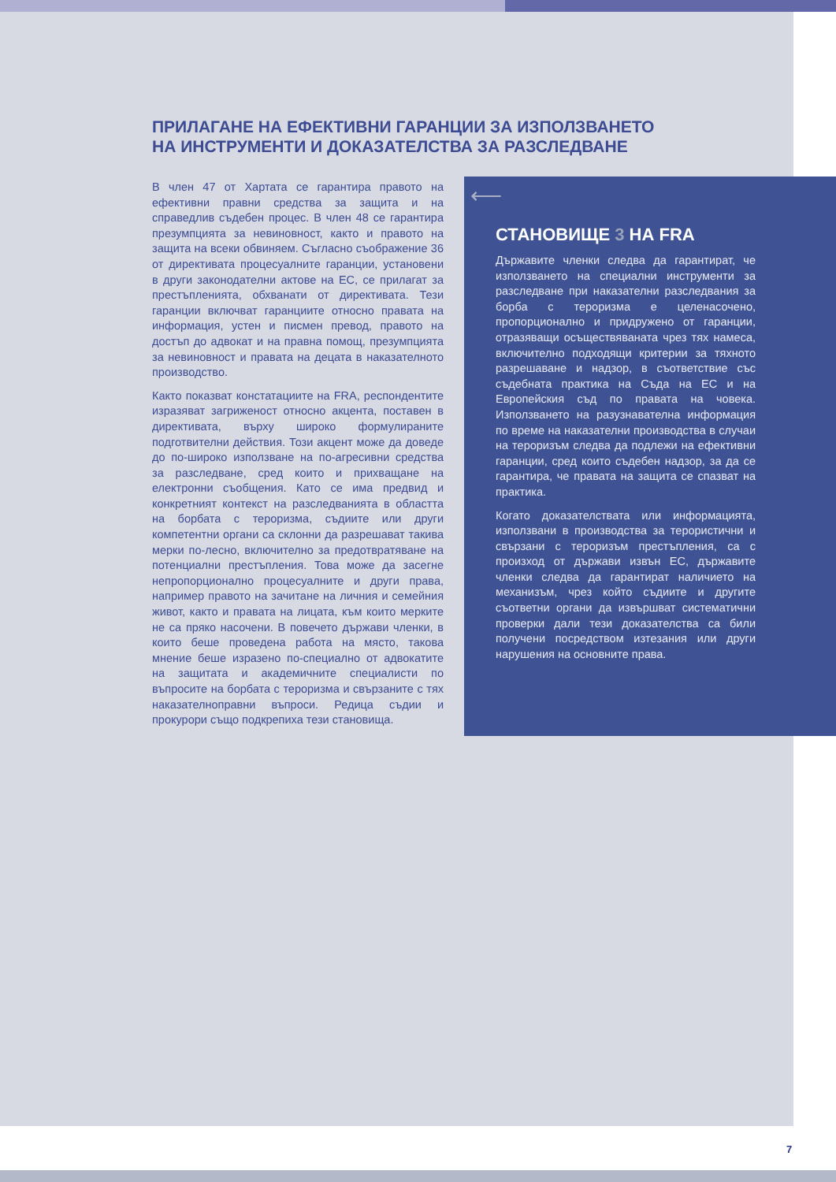ПРИЛАГАНЕ НА ЕФЕКТИВНИ ГАРАНЦИИ ЗА ИЗПОЛЗВАНЕТО НА ИНСТРУМЕНТИ И ДОКАЗАТЕЛСТВА ЗА РАЗСЛЕДВАНЕ
В член 47 от Хартата се гарантира правото на ефективни правни средства за защита и на справедлив съдебен процес. В член 48 се гарантира презумпцията за невиновност, както и правото на защита на всеки обвиняем. Съгласно съображение 36 от директивата процесуалните гаранции, установени в други законодателни актове на ЕС, се прилагат за престъпленията, обхванати от директивата. Тези гаранции включват гаранциите относно правата на информация, устен и писмен превод, правото на достъп до адвокат и на правна помощ, презумпцията за невиновност и правата на децата в наказателното производство.
Както показват констатациите на FRA, респондентите изразяват загриженост относно акцента, поставен в директивата, върху широко формулираните подготвителни действия. Този акцент може да доведе до по-широко използване на по-агресивни средства за разследване, сред които и прихващане на електронни съобщения. Като се има предвид и конкретният контекст на разследванията в областта на борбата с тероризма, съдиите или други компетентни органи са склонни да разрешават такива мерки по-лесно, включително за предотвратяване на потенциални престъпления. Това може да засегне непропорционално процесуалните и други права, например правото на зачитане на личния и семейния живот, както и правата на лицата, към които мерките не са пряко насочени. В повечето държави членки, в които беше проведена работа на място, такова мнение беше изразено по-специално от адвокатите на защитата и академичните специалисти по въпросите на борбата с тероризма и свързаните с тях наказателноправни въпроси. Редица съдии и прокурори също подкрепиха тези становища.
⟵
СТАНОВИЩЕ 3 НА FRA
Държавите членки следва да гарантират, че използването на специални инструменти за разследване при наказателни разследвания за борба с тероризма е целенасочено, пропорционално и придружено от гаранции, отразяващи осъществяваната чрез тях намеса, включително подходящи критерии за тяхното разрешаване и надзор, в съответствие със съдебната практика на Съда на ЕС и на Европейския съд по правата на човека. Използването на разузнавателна информация по време на наказателни производства в случаи на тероризъм следва да подлежи на ефективни гаранции, сред които съдебен надзор, за да се гарантира, че правата на защита се спазват на практика.
Когато доказателствата или информацията, използвани в производства за терористични и свързани с тероризъм престъпления, са с произход от държави извън ЕС, държавите членки следва да гарантират наличието на механизъм, чрез който съдиите и другите съответни органи да извършват систематични проверки дали тези доказателства са били получени посредством изтезания или други нарушения на основните права.
7